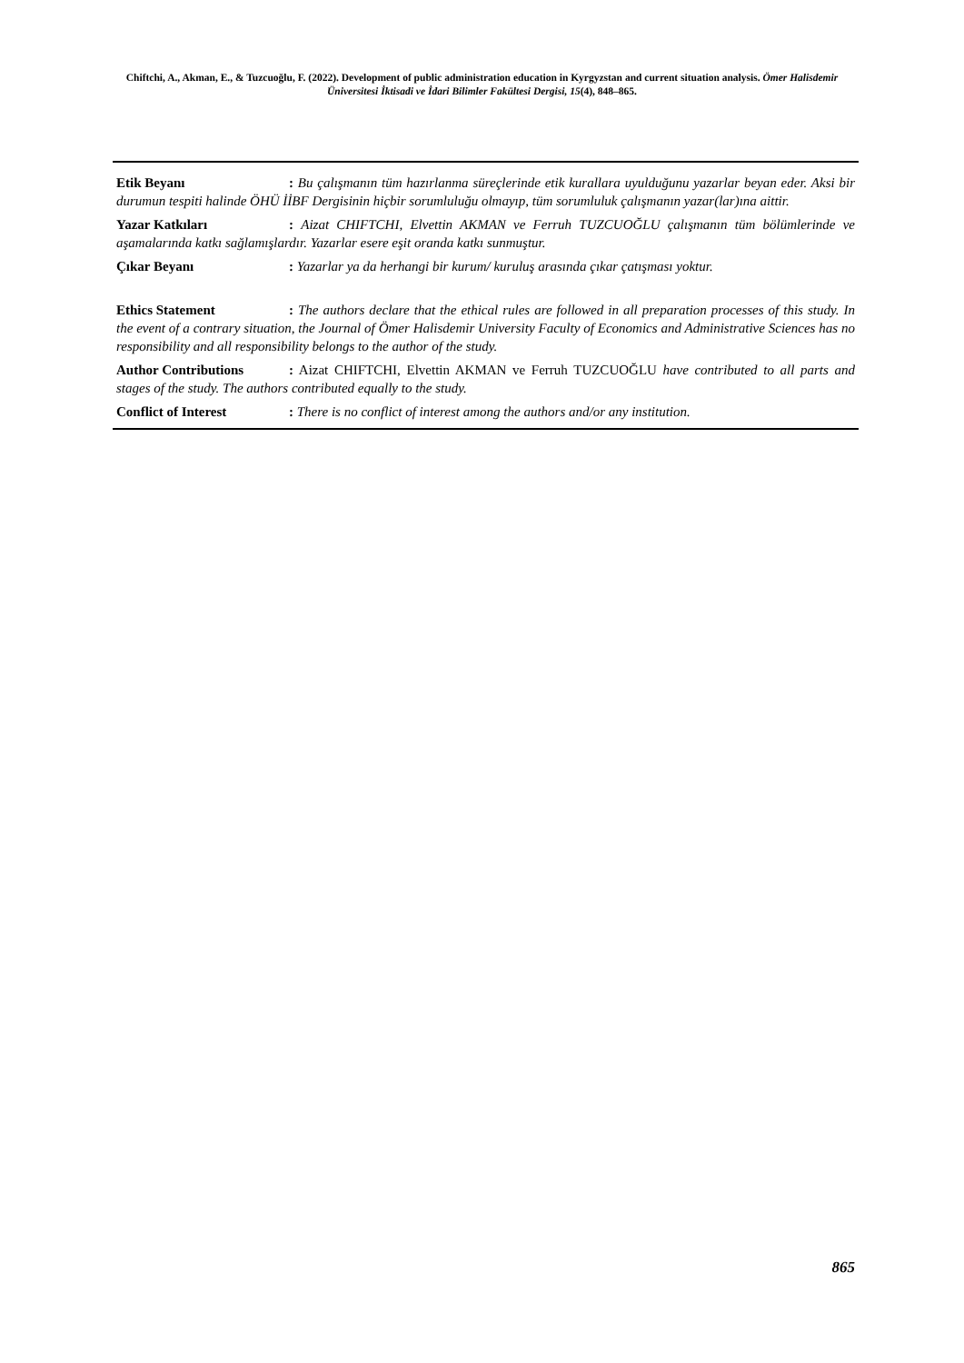Chiftchi, A., Akman, E., & Tuzcuoğlu, F. (2022). Development of public administration education in Kyrgyzstan and current situation analysis. Ömer Halisdemir Üniversitesi İktisadi ve İdari Bilimler Fakültesi Dergisi, 15(4), 848–865.
Etik Beyanı: Bu çalışmanın tüm hazırlanma süreçlerinde etik kurallara uyulduğunu yazarlar beyan eder. Aksi bir durumun tespiti halinde ÖHÜ İİBF Dergisinin hiçbir sorumluluğu olmayıp, tüm sorumluluk çalışmanın yazar(lar)ına aittir.
Yazar Katkıları: Aizat CHIFTCHI, Elvettin AKMAN ve Ferruh TUZCUOĞLU çalışmanın tüm bölümlerinde ve aşamalarında katkı sağlamışlardır. Yazarlar esere eşit oranda katkı sunmuştur.
Çıkar Beyanı: Yazarlar ya da herhangi bir kurum/ kuruluş arasında çıkar çatışması yoktur.
Ethics Statement: The authors declare that the ethical rules are followed in all preparation processes of this study. In the event of a contrary situation, the Journal of Ömer Halisdemir University Faculty of Economics and Administrative Sciences has no responsibility and all responsibility belongs to the author of the study.
Author Contributions: Aizat CHIFTCHI, Elvettin AKMAN ve Ferruh TUZCUOĞLU have contributed to all parts and stages of the study. The authors contributed equally to the study.
Conflict of Interest: There is no conflict of interest among the authors and/or any institution.
865